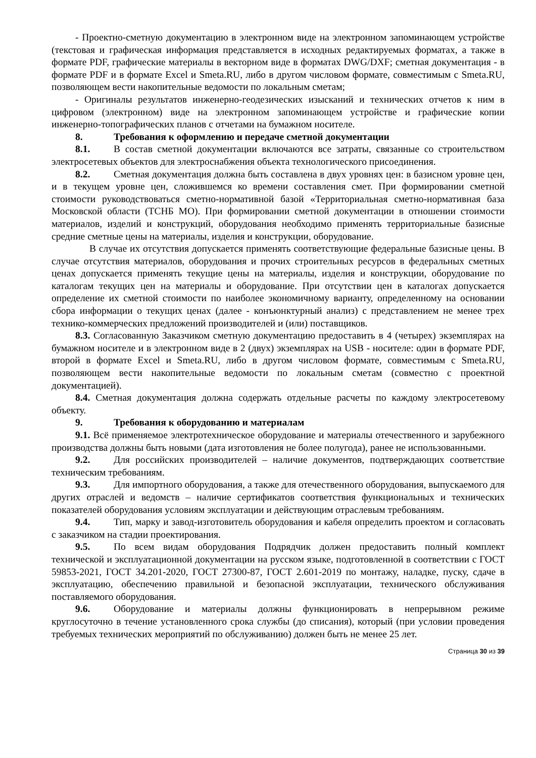- Проектно-сметную документацию в электронном виде на электронном запоминающем устройстве (текстовая и графическая информация представляется в исходных редактируемых форматах, а также в формате PDF, графические материалы в векторном виде в форматах DWG/DXF; сметная документация - в формате PDF и в формате Excel и Smeta.RU, либо в другом числовом формате, совместимым с Smeta.RU, позволяющем вести накопительные ведомости по локальным сметам;
- Оригиналы результатов инженерно-геодезических изысканий и технических отчетов к ним в цифровом (электронном) виде на электронном запоминающем устройстве и графические копии инженерно-топографических планов с отчетами на бумажном носителе.
8. Требования к оформлению и передаче сметной документации
8.1. В состав сметной документации включаются все затраты, связанные со строительством электросетевых объектов для электроснабжения объекта технологического присоединения.
8.2. Сметная документация должна быть составлена в двух уровнях цен: в базисном уровне цен, и в текущем уровне цен, сложившемся ко времени составления смет. При формировании сметной стоимости руководствоваться сметно-нормативной базой «Территориальная сметно-нормативная база Московской области (ТСНБ МО). При формировании сметной документации в отношении стоимости материалов, изделий и конструкций, оборудования необходимо применять территориальные базисные средние сметные цены на материалы, изделия и конструкции, оборудование.
В случае их отсутствия допускается применять соответствующие федеральные базисные цены. В случае отсутствия материалов, оборудования и прочих строительных ресурсов в федеральных сметных ценах допускается применять текущие цены на материалы, изделия и конструкции, оборудование по каталогам текущих цен на материалы и оборудование. При отсутствии цен в каталогах допускается определение их сметной стоимости по наиболее экономичному варианту, определенному на основании сбора информации о текущих ценах (далее - конъюнктурный анализ) с представлением не менее трех технико-коммерческих предложений производителей и (или) поставщиков.
8.3. Согласованную Заказчиком сметную документацию предоставить в 4 (четырех) экземплярах на бумажном носителе и в электронном виде в 2 (двух) экземплярах на USB - носителе: один в формате PDF, второй в формате Excel и Smeta.RU, либо в другом числовом формате, совместимым с Smeta.RU, позволяющем вести накопительные ведомости по локальным сметам (совместно с проектной документацией).
8.4. Сметная документация должна содержать отдельные расчеты по каждому электросетевому объекту.
9. Требования к оборудованию и материалам
9.1. Всё применяемое электротехническое оборудование и материалы отечественного и зарубежного производства должны быть новыми (дата изготовления не более полугода), ранее не использованными.
9.2. Для российских производителей – наличие документов, подтверждающих соответствие техническим требованиям.
9.3. Для импортного оборудования, а также для отечественного оборудования, выпускаемого для других отраслей и ведомств – наличие сертификатов соответствия функциональных и технических показателей оборудования условиям эксплуатации и действующим отраслевым требованиям.
9.4. Тип, марку и завод-изготовитель оборудования и кабеля определить проектом и согласовать с заказчиком на стадии проектирования.
9.5. По всем видам оборудования Подрядчик должен предоставить полный комплект технической и эксплуатационной документации на русском языке, подготовленной в соответствии с ГОСТ 59853-2021, ГОСТ 34.201-2020, ГОСТ 27300-87, ГОСТ 2.601-2019 по монтажу, наладке, пуску, сдаче в эксплуатацию, обеспечению правильной и безопасной эксплуатации, технического обслуживания поставляемого оборудования.
9.6. Оборудование и материалы должны функционировать в непрерывном режиме круглосуточно в течение установленного срока службы (до списания), который (при условии проведения требуемых технических мероприятий по обслуживанию) должен быть не менее 25 лет.
Страница 30 из 39